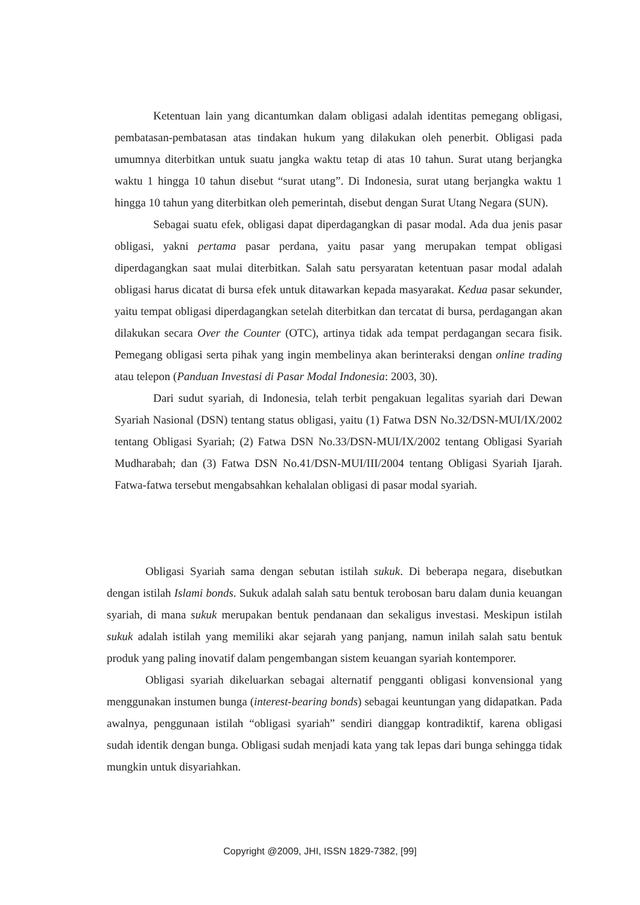Ketentuan lain yang dicantumkan dalam obligasi adalah identitas pemegang obligasi, pembatasan-pembatasan atas tindakan hukum yang dilakukan oleh penerbit. Obligasi pada umumnya diterbitkan untuk suatu jangka waktu tetap di atas 10 tahun. Surat utang berjangka waktu 1 hingga 10 tahun disebut “surat utang”. Di Indonesia, surat utang berjangka waktu 1 hingga 10 tahun yang diterbitkan oleh pemerintah, disebut dengan Surat Utang Negara (SUN).
Sebagai suatu efek, obligasi dapat diperdagangkan di pasar modal. Ada dua jenis pasar obligasi, yakni pertama pasar perdana, yaitu pasar yang merupakan tempat obligasi diperdagangkan saat mulai diterbitkan. Salah satu persyaratan ketentuan pasar modal adalah obligasi harus dicatat di bursa efek untuk ditawarkan kepada masyarakat. Kedua pasar sekunder, yaitu tempat obligasi diperdagangkan setelah diterbitkan dan tercatat di bursa, perdagangan akan dilakukan secara Over the Counter (OTC), artinya tidak ada tempat perdagangan secara fisik. Pemegang obligasi serta pihak yang ingin membelinya akan berinteraksi dengan online trading atau telepon (Panduan Investasi di Pasar Modal Indonesia: 2003, 30).
Dari sudut syariah, di Indonesia, telah terbit pengakuan legalitas syariah dari Dewan Syariah Nasional (DSN) tentang status obligasi, yaitu (1) Fatwa DSN No.32/DSN-MUI/IX/2002 tentang Obligasi Syariah; (2) Fatwa DSN No.33/DSN-MUI/IX/2002 tentang Obligasi Syariah Mudharabah; dan (3) Fatwa DSN No.41/DSN-MUI/III/2004 tentang Obligasi Syariah Ijarah. Fatwa-fatwa tersebut mengabsahkan kehalalan obligasi di pasar modal syariah.
Obligasi Syariah sama dengan sebutan istilah sukuk. Di beberapa negara, disebutkan dengan istilah Islami bonds. Sukuk adalah salah satu bentuk terobosan baru dalam dunia keuangan syariah, di mana sukuk merupakan bentuk pendanaan dan sekaligus investasi. Meskipun istilah sukuk adalah istilah yang memiliki akar sejarah yang panjang, namun inilah salah satu bentuk produk yang paling inovatif dalam pengembangan sistem keuangan syariah kontemporer.
Obligasi syariah dikeluarkan sebagai alternatif pengganti obligasi konvensional yang menggunakan instumen bunga (interest-bearing bonds) sebagai keuntungan yang didapatkan. Pada awalnya, penggunaan istilah “obligasi syariah” sendiri dianggap kontradiktif, karena obligasi sudah identik dengan bunga. Obligasi sudah menjadi kata yang tak lepas dari bunga sehingga tidak mungkin untuk disyariahkan.
Copyright @2009, JHI, ISSN 1829-7382, [99]